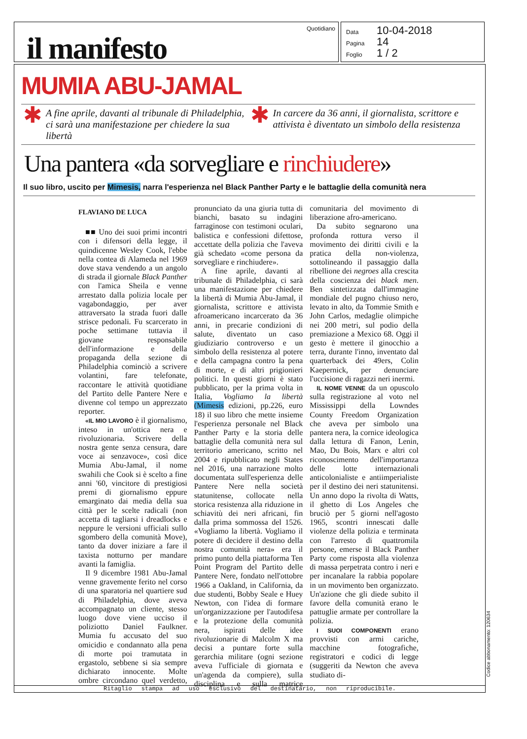il manifesto
Quotidiano
Data 10-04-2018
Pagina 14
Foglio 1 / 2
MUMIA ABU-JAMAL
✱ A fine aprile, davanti al tribunale di Philadelphia, ci sarà una manifestazione per chiedere la sua libertà
✱ In carcere da 36 anni, il giornalista, scrittore e attivista è diventato un simbolo della resistenza
Una pantera «da sorvegliare e rinchiudere»
Il suo libro, uscito per Mimesis, narra l'esperienza nel Black Panther Party e le battaglie della comunità nera
FLAVIANO DE LUCA
■■ Uno dei suoi primi incontri con i difensori della legge, il quindicenne Wesley Cook, l'ebbe nella contea di Alameda nel 1969 dove stava vendendo a un angolo di strada il giornale Black Panther con l'amica Sheila e venne arrestato dalla polizia locale per vagabondaggio, per aver attraversato la strada fuori dalle strisce pedonali. Fu scarcerato in poche settimane tuttavia il giovane responsabile dell'informazione e della propaganda della sezione di Philadelphia cominciò a scrivere volantini, fare telefonate, raccontare le attività quotidiane del Partito delle Pantere Nere e divenne col tempo un apprezzato reporter.
«IL MIO LAVORO è il giornalismo, inteso in un'ottica nera e rivoluzionaria. Scrivere della nostra gente senza censura, dare voce ai senzavoce», così dice Mumia Abu-Jamal, il nome swahili che Cook si è scelto a fine anni '60, vincitore di prestigiosi premi di giornalismo eppure emarginato dai media della sua città per le scelte radicali (non accetta di tagliarsi i dreadlocks e neppure le versioni ufficiali sullo sgombero della comunità Move), tanto da dover iniziare a fare il taxista notturno per mandare avanti la famiglia.
Il 9 dicembre 1981 Abu-Jamal venne gravemente ferito nel corso di una sparatoria nel quartiere sud di Philadelphia, dove aveva accompagnato un cliente, stesso luogo dove viene ucciso il poliziotto Daniel Faulkner. Mumia fu accusato del suo omicidio e condannato alla pena di morte poi tramutata in ergastolo, sebbene si sia sempre dichiarato innocente. Molte ombre circondano quel verdetto, pronunciato da una giuria tutta di bianchi, basato su indagini farraginose con testimoni oculari, balistica e confessioni difettose, accettate della polizia che l'aveva già schedato «come persona da sorvegliare e rinchiudere».
A fine aprile, davanti al tribunale di Philadelphia, ci sarà una manifestazione per chiedere la libertà di Mumia Abu-Jamal, il giornalista, scrittore e attivista afroamericano incarcerato da 36 anni, in precarie condizioni di salute, diventato un caso giudiziario controverso e un simbolo della resistenza al potere e della campagna contro la pena di morte, e di altri prigionieri politici. In questi giorni è stato pubblicato, per la prima volta in Italia, Vogliamo la libertà (Mimesis edizioni, pp.226, euro 18) il suo libro che mette insieme l'esperienza personale nel Black Panther Party e la storia delle battaglie della comunità nera sul territorio americano, scritto nel 2004 e ripubblicato negli States nel 2016, una narrazione molto documentata sull'esperienza delle Pantere Nere nella società statunitense, collocate nella storica resistenza alla riduzione in schiavitù dei neri africani, fin dalla prima sommossa del 1526. «Vogliamo la libertà. Vogliamo il potere di decidere il destino della nostra comunità nera» era il primo punto della piattaforma Ten Point Program del Partito delle Pantere Nere, fondato nell'ottobre 1966 a Oakland, in California, da due studenti, Bobby Seale e Huey Newton, con l'idea di formare un'organizzazione per l'autodifesa e la protezione della comunità nera, ispirati delle idee rivoluzionarie di Malcolm X ma decisi a puntare forte sulla gerarchia militare (ogni sezione aveva l'ufficiale di giornata e un'agenda da compiere), sulla disciplina e sulla matrice comunitaria del movimento di liberazione afro-americano.
Da subito segnarono una profonda rottura verso il movimento dei diritti civili e la pratica della non-violenza, sottolineando il passaggio dalla ribellione dei negroes alla crescita della coscienza dei black men. Ben sintetizzata dall'immagine mondiale del pugno chiuso nero, levato in alto, da Tommie Smith e John Carlos, medaglie olimpiche nei 200 metri, sul podio della premiazione a Mexico 68. Oggi il gesto è mettere il ginocchio a terra, durante l'inno, inventato dal quarterback dei 49ers, Colin Kaepernick, per denunciare l'uccisione di ragazzi neri inermi.
IL NOME VENNE da un opuscolo sulla registrazione al voto nel Mississippi della Lowndes County Freedom Organization che aveva per simbolo una pantera nera, la cornice ideologica dalla lettura di Fanon, Lenin, Mao, Du Bois, Marx e altri col riconoscimento dell'importanza delle lotte internazionali anticolonialiste e antiimperialiste per il destino dei neri statunitensi. Un anno dopo la rivolta di Watts, il ghetto di Los Angeles che bruciò per 5 giorni nell'agosto 1965, scontri innescati dalle violenze della polizia e terminata con l'arresto di quattromila persone, emerse il Black Panther Party come risposta alla violenza di massa perpetrata contro i neri e per incanalare la rabbia popolare in un movimento ben organizzato. Un'azione che gli diede subito il favore della comunità erano le pattuglie armate per controllare la polizia.
I SUOI COMPONENTI erano provvisti con armi cariche, macchine fotografiche, registratori e codici di legge (suggeriti da Newton che aveva studiato di-
Ritaglio stampa ad uso esclusivo del destinatario, non riproducibile.
Codice abbonamento: 120634